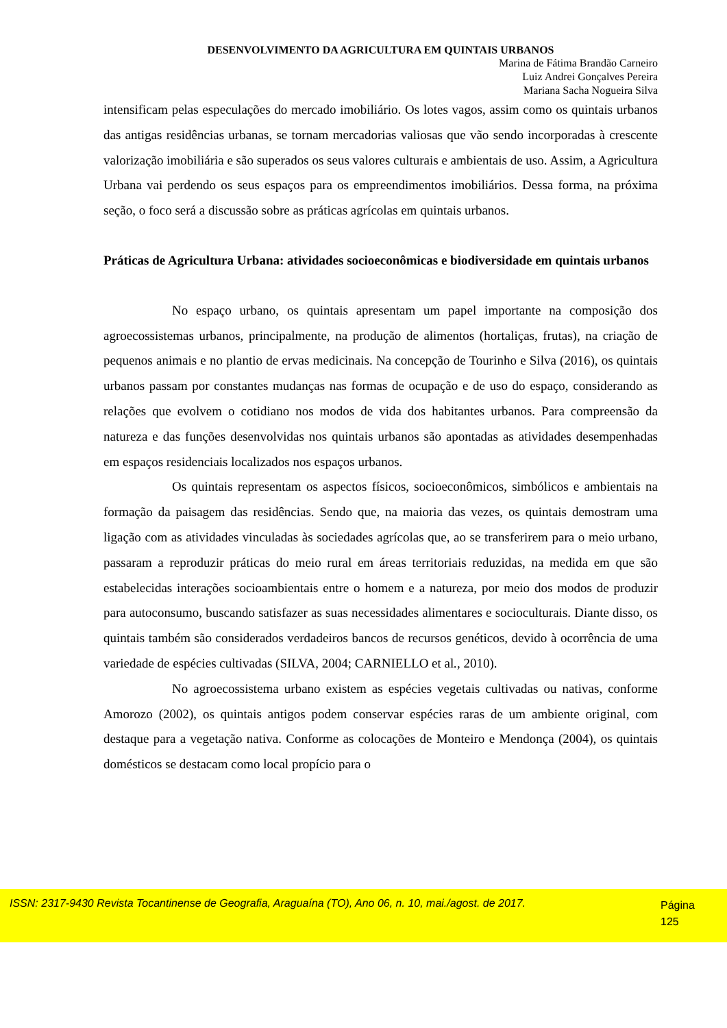DESENVOLVIMENTO DA AGRICULTURA EM QUINTAIS URBANOS
Marina de Fátima Brandão Carneiro
Luiz Andrei Gonçalves Pereira
Mariana Sacha Nogueira Silva
intensificam pelas especulações do mercado imobiliário. Os lotes vagos, assim como os quintais urbanos das antigas residências urbanas, se tornam mercadorias valiosas que vão sendo incorporadas à crescente valorização imobiliária e são superados os seus valores culturais e ambientais de uso. Assim, a Agricultura Urbana vai perdendo os seus espaços para os empreendimentos imobiliários. Dessa forma, na próxima seção, o foco será a discussão sobre as práticas agrícolas em quintais urbanos.
Práticas de Agricultura Urbana: atividades socioeconômicas e biodiversidade em quintais urbanos
No espaço urbano, os quintais apresentam um papel importante na composição dos agroecossistemas urbanos, principalmente, na produção de alimentos (hortaliças, frutas), na criação de pequenos animais e no plantio de ervas medicinais. Na concepção de Tourinho e Silva (2016), os quintais urbanos passam por constantes mudanças nas formas de ocupação e de uso do espaço, considerando as relações que evolvem o cotidiano nos modos de vida dos habitantes urbanos. Para compreensão da natureza e das funções desenvolvidas nos quintais urbanos são apontadas as atividades desempenhadas em espaços residenciais localizados nos espaços urbanos.
Os quintais representam os aspectos físicos, socioeconômicos, simbólicos e ambientais na formação da paisagem das residências. Sendo que, na maioria das vezes, os quintais demostram uma ligação com as atividades vinculadas às sociedades agrícolas que, ao se transferirem para o meio urbano, passaram a reproduzir práticas do meio rural em áreas territoriais reduzidas, na medida em que são estabelecidas interações socioambientais entre o homem e a natureza, por meio dos modos de produzir para autoconsumo, buscando satisfazer as suas necessidades alimentares e socioculturais. Diante disso, os quintais também são considerados verdadeiros bancos de recursos genéticos, devido à ocorrência de uma variedade de espécies cultivadas (SILVA, 2004; CARNIELLO et al., 2010).
No agroecossistema urbano existem as espécies vegetais cultivadas ou nativas, conforme Amorozo (2002), os quintais antigos podem conservar espécies raras de um ambiente original, com destaque para a vegetação nativa. Conforme as colocações de Monteiro e Mendonça (2004), os quintais domésticos se destacam como local propício para o
ISSN: 2317-9430 Revista Tocantinense de Geografia, Araguaína (TO), Ano 06, n. 10, mai./agost. de 2017.
Página
125